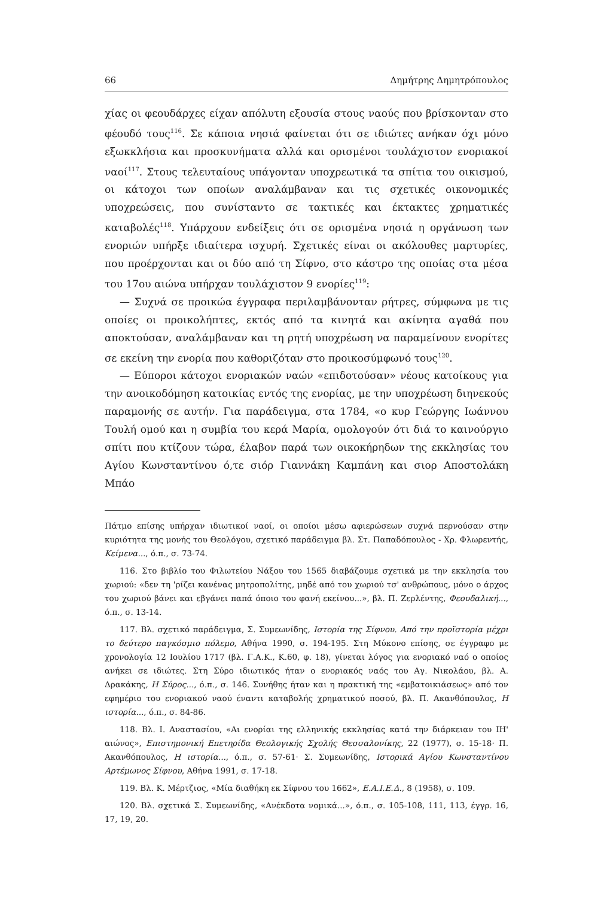66 Δημήτρης Δημητρόπουλος
χίας οι φεουδάρχες είχαν απόλυτη εξουσία στους ναούς που βρίσκονταν στο φέουδό τους<sup>116</sup>. Σε κάποια νησιά φαίνεται ότι σε ιδιώτες ανήκαν όχι μόνο εξωκκλήσια και προσκυνήματα αλλά και ορισμένοι τουλάχιστον ενοριακοί ναοί<sup>117</sup>. Στους τελευταίους υπάγονταν υποχρεωτικά τα σπίτια του οικισμού, οι κάτοχοι των οποίων αναλάμβαναν και τις σχετικές οικονομικές υποχρεώσεις, που συνίσταντο σε τακτικές και έκτακτες χρηματικές καταβολές<sup>118</sup>. Υπάρχουν ενδείξεις ότι σε ορισμένα νησιά η οργάνωση των ενοριών υπήρξε ιδιαίτερα ισχυρή. Σχετικές είναι οι ακόλουθες μαρτυρίες, που προέρχονται και οι δύο από τη Σίφνο, στο κάστρο της οποίας στα μέσα του 17ου αιώνα υπήρχαν τουλάχιστον 9 ενορίες<sup>119</sup>:
— Συχνά σε προικώα έγγραφα περιλαμβάνονταν ρήτρες, σύμφωνα με τις οποίες οι προικολήπτες, εκτός από τα κινητά και ακίνητα αγαθά που αποκτούσαν, αναλάμβαναν και τη ρητή υποχρέωση να παραμείνουν ενορίτες σε εκείνη την ενορία που καθοριζόταν στο προικοσύμφωνό τους<sup>120</sup>.
— Εύποροι κάτοχοι ενοριακών ναών «επιδοτούσαν» νέους κατοίκους για την ανοικοδόμηση κατοικίας εντός της ενορίας, με την υποχρέωση διηνεκούς παραμονής σε αυτήν. Για παράδειγμα, στα 1784, «ο κυρ Γεώργης Ιωάννου Τουλή ομού και η συμβία του κερά Μαρία, ομολογούν ότι διά το καινούργιο σπίτι που κτίζουν τώρα, έλαβον παρά των οικοκήρηδων της εκκλησίας του Αγίου Κωνσταντίνου ό,τε σιόρ Γιαννάκη Καμπάνη και σιορ Αποστολάκη Μπάο
Πάτμο επίσης υπήρχαν ιδιωτικοί ναοί, οι οποίοι μέσω αφιερώσεων συχνά περνούσαν στην κυριότητα της μονής του Θεολόγου, σχετικό παράδειγμα βλ. Στ. Παπαδόπουλος - Χρ. Φλωρεντής, Κείμενα..., ό.π., σ. 73-74.
116. Στο βιβλίο του Φιλωτείου Νάξου του 1565 διαβάζουμε σχετικά με την εκκλησία του χωριού: «δεν τη 'ρίζει κανένας μητροπολίτης, μηδέ από του χωριού τσ' ανθρώπους, μόνο ο άρχος του χωριού βάνει και εβγάνει παπά όποιο του φανή εκείνου...», βλ. Π. Ζερλέντης, Φεουδαλική..., ό.π., σ. 13-14.
117. Βλ. σχετικό παράδειγμα, Σ. Συμεωνίδης, Ιστορία της Σίφνου. Από την προϊστορία μέχρι το δεύτερο παγκόσμιο πόλεμο, Αθήνα 1990, σ. 194-195. Στη Μύκονο επίσης, σε έγγραφο με χρονολογία 12 Ιουλίου 1717 (βλ. Γ.Α.Κ., Κ.60, φ. 18), γίνεται λόγος για ενοριακό ναό ο οποίος ανήκει σε ιδιώτες. Στη Σύρο ιδιωτικός ήταν ο ενοριακός ναός του Αγ. Νικολάου, βλ. Α. Δρακάκης, Η Σύρος..., ό.π., σ. 146. Συνήθης ήταν και η πρακτική της «εμβατοικιάσεως» από τον εφημέριο του ενοριακού ναού έναντι καταβολής χρηματικού ποσού, βλ. Π. Ακανθόπουλος, Η ιστορία..., ό.π., σ. 84-86.
118. Βλ. Ι. Αναστασίου, «Αι ενορίαι της ελληνικής εκκλησίας κατά την διάρκειαν του ΙΗ' αιώνος», Επιστημονική Επετηρίδα Θεολογικής Σχολής Θεσσαλονίκης, 22 (1977), σ. 15-18· Π. Ακανθόπουλος, Η ιστορία..., ό.π., σ. 57-61· Σ. Συμεωνίδης, Ιστορικά Αγίου Κωνσταντίνου Αρτέμωνος Σίφνου, Αθήνα 1991, σ. 17-18.
119. Βλ. Κ. Μέρτζιος, «Μία διαθήκη εκ Σίφνου του 1662», Ε.Α.Ι.Ε.Δ., 8 (1958), σ. 109.
120. Βλ. σχετικά Σ. Συμεωνίδης, «Ανέκδοτα νομικά...», ό.π., σ. 105-108, 111, 113, έγγρ. 16, 17, 19, 20.